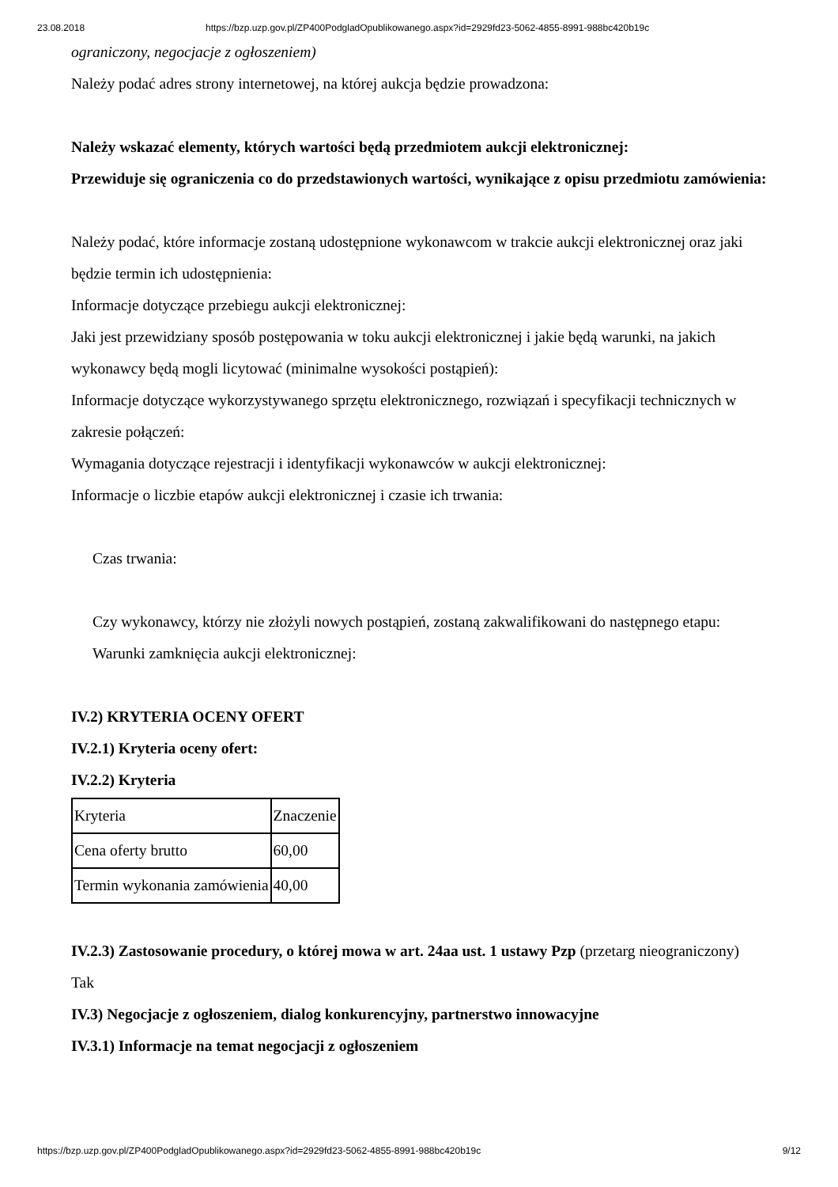23.08.2018 https://bzp.uzp.gov.pl/ZP400PodgladOpublikowanego.aspx?id=2929fd23-5062-4855-8991-988bc420b19c
ograniczony, negocjacje z ogłoszeniem)
Należy podać adres strony internetowej, na której aukcja będzie prowadzona:
Należy wskazać elementy, których wartości będą przedmiotem aukcji elektronicznej:
Przewiduje się ograniczenia co do przedstawionych wartości, wynikające z opisu przedmiotu zamówienia:
Należy podać, które informacje zostaną udostępnione wykonawcom w trakcie aukcji elektronicznej oraz jaki będzie termin ich udostępnienia:
Informacje dotyczące przebiegu aukcji elektronicznej:
Jaki jest przewidziany sposób postępowania w toku aukcji elektronicznej i jakie będą warunki, na jakich wykonawcy będą mogli licytować (minimalne wysokości postąpień):
Informacje dotyczące wykorzystywanego sprzętu elektronicznego, rozwiązań i specyfikacji technicznych w zakresie połączeń:
Wymagania dotyczące rejestracji i identyfikacji wykonawców w aukcji elektronicznej:
Informacje o liczbie etapów aukcji elektronicznej i czasie ich trwania:
Czas trwania:
Czy wykonawcy, którzy nie złożyli nowych postąpień, zostaną zakwalifikowani do następnego etapu:
Warunki zamknięcia aukcji elektronicznej:
IV.2) KRYTERIA OCENY OFERT
IV.2.1) Kryteria oceny ofert:
IV.2.2) Kryteria
| Kryteria | Znaczenie |
| Cena oferty brutto | 60,00 |
| Termin wykonania zamówienia | 40,00 |
IV.2.3) Zastosowanie procedury, o której mowa w art. 24aa ust. 1 ustawy Pzp (przetarg nieograniczony)
Tak
IV.3) Negocjacje z ogłoszeniem, dialog konkurencyjny, partnerstwo innowacyjne
IV.3.1) Informacje na temat negocjacji z ogłoszeniem
https://bzp.uzp.gov.pl/ZP400PodgladOpublikowanego.aspx?id=2929fd23-5062-4855-8991-988bc420b19c 9/12